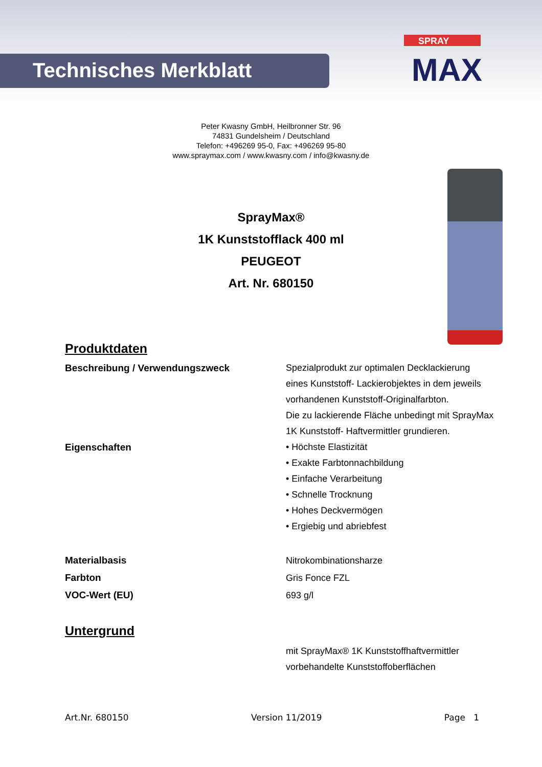Technisches Merkblatt
SPRAY
MAX
Peter Kwasny GmbH, Heilbronner Str. 96
74831 Gundelsheim / Deutschland
Telefon: +496269 95-0, Fax: +496269 95-80
www.spraymax.com / www.kwasny.com / info@kwasny.de
SprayMax®
1K Kunststofflack 400 ml
PEUGEOT
Art. Nr. 680150
Produktdaten
Beschreibung / Verwendungszweck Spezialprodukt zur optimalen Decklackierung
eines Kunststoff- Lackierobjektes in dem jeweils
vorhandenen Kunststoff-Originalfarbton.
Die zu lackierende Fläche unbedingt mit SprayMax
1K Kunststoff- Haftvermittler grundieren.
Eigenschaften • Höchste Elastizität
• Exakte Farbtonnachbildung
• Einfache Verarbeitung
• Schnelle Trocknung
• Hohes Deckvermögen
• Ergiebig und abriebfest
Materialbasis
Farbton
VOC-Wert (EU)
Nitrokombinationsharze
Gris Fonce FZL
693 g/l
Untergrund
mit SprayMax® 1K Kunststoffhaftvermittler
vorbehandelte Kunststoffoberflächen
Art.Nr. 680150 Version 11/2019 Page 1